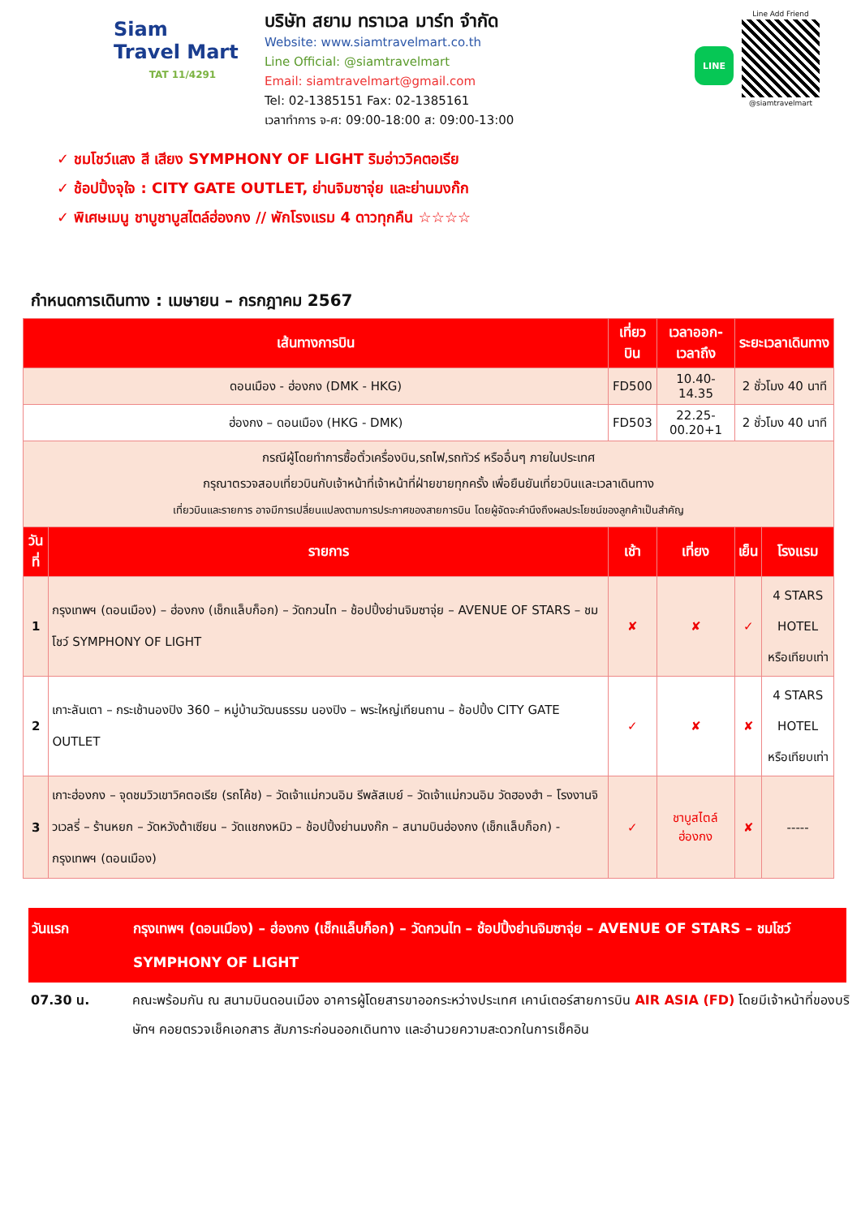Siam
Travel Mart
TAT 11/4291
บริษัท สยาม ทราเวล มาร์ท จำกัด
Website: www.siamtravelmart.co.th
Line Official: @siamtravelmart
Email: siamtravelmart@gmail.com
Tel: 02-1385151 Fax: 02-1385161
เวลาทำการ จ-ศ: 09:00-18:00 ส: 09:00-13:00
LINE
Line Add Friend
@siamtravelmart
✓ ชมโชว์แสง สี เสียง SYMPHONY OF LIGHT ริมอ่าววิคตอเรีย
✓ ช้อปปิ้งจุใจ : CITY GATE OUTLET, ย่านจิมซาจุ่ย และย่านมงก๊ก
✓ พิเศษเมนู ชาบูชาบูสไตล์ฮ่องกง // พักโรงแรม 4 ดาวทุกคืน ☆☆☆☆
กำหนดการเดินทาง : เมษายน – กรกฎาคม 2567
| เส้นทางการบิน | | เที่ยวบิน | เวลาออก-เวลาถึง | ระยะเวลาเดินทาง | |
| --- | --- | --- | --- | --- | --- |
| ดอนเมือง - ฮ่องกง (DMK - HKG) | | FD500 | 10.40-14.35 | 2 ชั่วโมง 40 นาที | |
| ฮ่องกง – ดอนเมือง (HKG - DMK) | | FD503 | 22.25-00.20+1 | 2 ชั่วโมง 40 นาที | |
| กรณีผู้โดยทำการซื้อตั๋วเครื่องบิน,รถไฟ,รถทัวร์ หรืออื่นๆ ภายในประเทศ กรุณาตรวจสอบเที่ยวบินกับเจ้าหน้าที่เจ้าหน้าที่ฝ่ายขายทุกครั้ง เพื่อยืนยันเที่ยวบินและเวลาเดินทาง เที่ยวบินและรายการ อาจมีการเปลี่ยนแปลงตามการประกาศของสายการบิน โดยผู้จัดจะคำนึงถึงผลประโยชน์ของลูกค้าเป็นสำคัญ | | | | | |
| วันที่ | รายการ | เช้า | เที่ยง | เย็น | โรงแรม |
| 1 | กรุงเทพฯ (ดอนเมือง) – ฮ่องกง (เช็กแล็บก็อก) – วัดกวนไท – ช้อปปิ้งย่านจิมซาจุ่ย – AVENUE OF STARS – ชมโชว์ SYMPHONY OF LIGHT | ✘ | ✘ | ✓ | 4 STARS HOTEL หรือเทียบเท่า |
| 2 | เกาะลันเตา – กระเช้านองปิง 360 – หมู่บ้านวัฒนธรรม นองปิง – พระใหญ่เทียนถาน – ช้อปปิ้ง CITY GATE OUTLET | ✓ | ✘ | ✘ | 4 STARS HOTEL หรือเทียบเท่า |
| 3 | เกาะฮ่องกง – จุดชมวิวเขาวิคตอเรีย (รถโค้ช) – วัดเจ้าแม่กวนอิม รีพลัสเบย์ – วัดเจ้าแม่กวนอิม วัดฮองฮำ – โรงงานจิวเวลรี่ – ร้านหยก – วัดหวังต้าเซียน – วัดแชกงหมิว – ช้อปปิ้งย่านมงก๊ก – สนามบินฮ่องกง (เช็กแล็บก็อก) - กรุงเทพฯ (ดอนเมือง) | ✓ | ชาบูสไตล์ฮ่องกง | ✘ | ----- |
วันแรก กรุงเทพฯ (ดอนเมือง) – ฮ่องกง (เช็กแล็บก็อก) – วัดกวนไท – ช้อปปิ้งย่านจิมซาจุ่ย – AVENUE OF STARS – ชมโชว์ SYMPHONY OF LIGHT
07.30 น. คณะพร้อมกัน ณ สนามบินดอนเมือง อาคารผู้โดยสารขาออกระหว่างประเทศ เคาน์เตอร์สายการบิน AIR ASIA (FD) โดยมีเจ้าหน้าที่ของบริษัทฯ คอยตรวจเช็คเอกสาร สัมภาระก่อนออกเดินทาง และอำนวยความสะดวกในการเช็คอิน